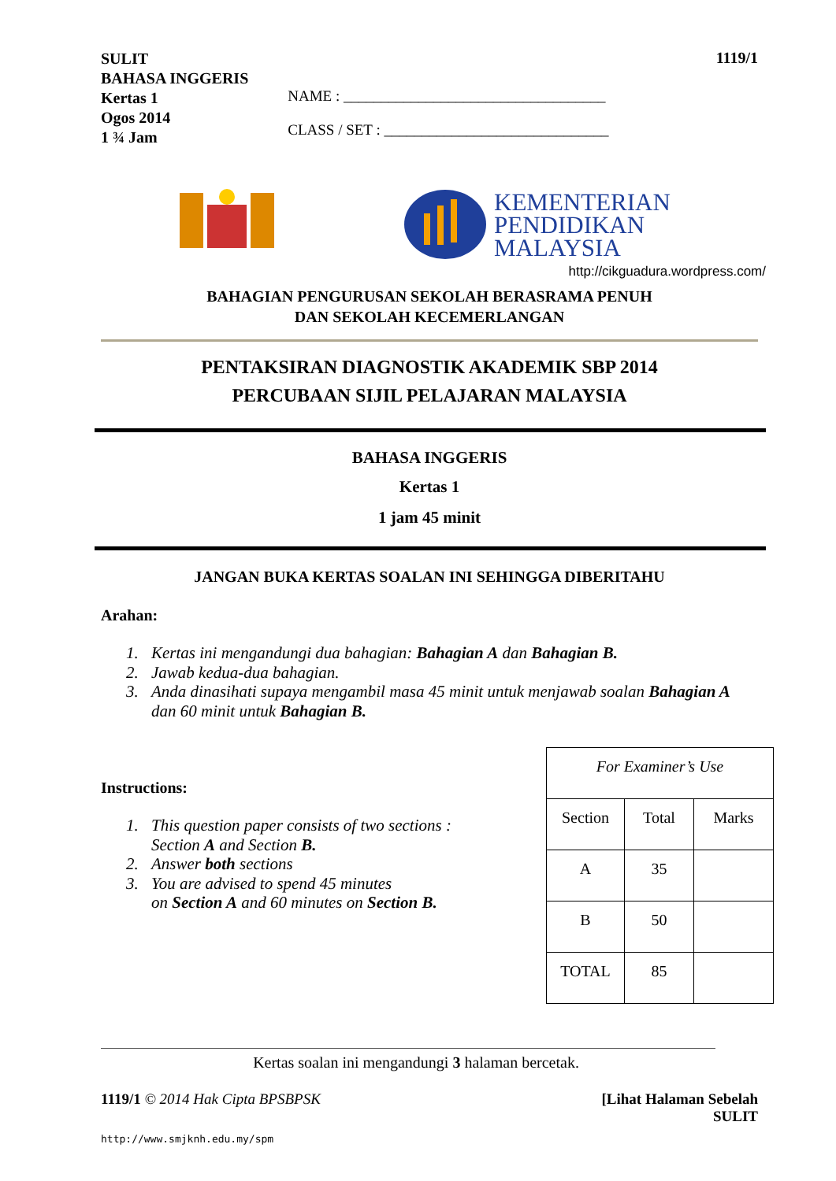SULIT
BAHASA INGGERIS
Kertas 1
Ogos 2014
1 ¾ Jam
NAME : ___________________________________
CLASS / SET : ______________________________
1119/1
KEMENTERIAN
PENDIDIKAN
MALAYSIA
http://cikguadura.wordpress.com/
BAHAGIAN PENGURUSAN SEKOLAH BERASRAMA PENUH
DAN SEKOLAH KECEMERLANGAN
PENTAKSIRAN DIAGNOSTIK AKADEMIK SBP 2014
PERCUBAAN SIJIL PELAJARAN MALAYSIA
BAHASA INGGERIS
Kertas 1
1 jam 45 minit
JANGAN BUKA KERTAS SOALAN INI SEHINGGA DIBERITAHU
Arahan:
1. Kertas ini mengandungi dua bahagian: Bahagian A dan Bahagian B.
2. Jawab kedua-dua bahagian.
3. Anda dinasihati supaya mengambil masa 45 minit untuk menjawab soalan Bahagian A dan 60 minit untuk Bahagian B.
Instructions:
1. This question paper consists of two sections :
Section A and Section B.
2. Answer both sections
3. You are advised to spend 45 minutes
on Section A and 60 minutes on Section B.
| For Examiner’s Use | | |
| Section | Total | Marks |
| A | 35 | |
| B | 50 | |
| TOTAL | 85 | |
Kertas soalan ini mengandungi 3 halaman bercetak.
1119/1 © 2014 Hak Cipta BPSBPSK
[Lihat Halaman Sebelah
SULIT
http://www.smjknh.edu.my/spm